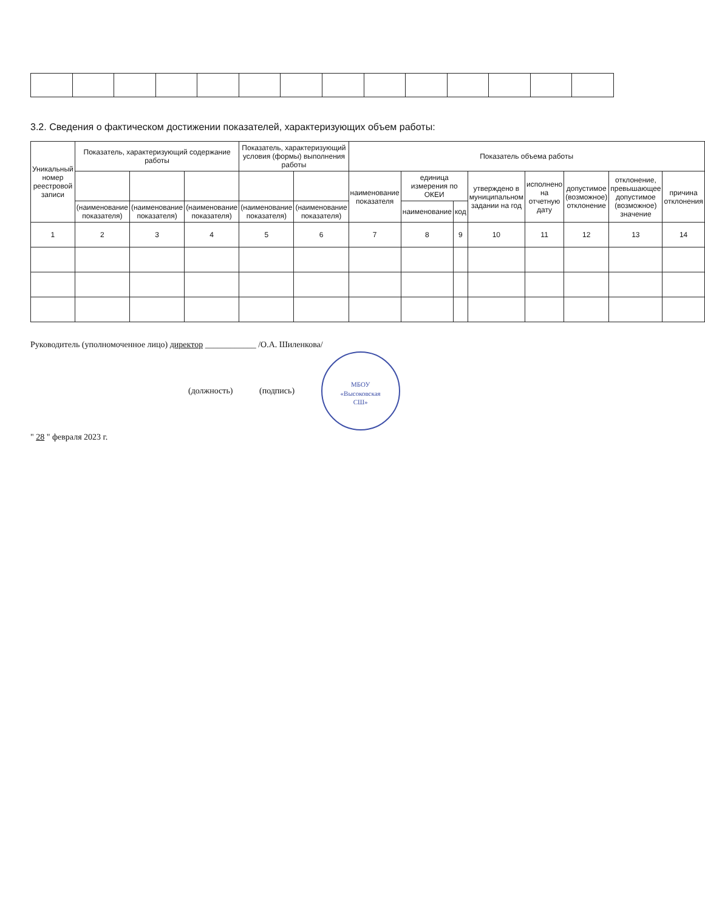3.2. Сведения о фактическом достижении показателей, характеризующих объем работы:
| Уникальный номер реестровой записи | Показатель, характеризующий содержание работы | | | Показатель, характеризующий условия (формы) выполнения работы | | Показатель объема работы | | | | | | | |
| --- | --- | --- | --- | --- | --- | --- | --- | --- | --- | --- | --- | --- | --- |
| | | | | | | наименование показателя | единица измерения по ОКЕИ | | утверждено в муниципальном задании на год | исполнено на отчетную дату | допустимое (возможное) отклонение | отклонение, превышающее допустимое (возможное) значение | причина отклонения |
| | (наименование показателя) | (наименование показателя) | (наименование показателя) | (наименование показателя) | (наименование показателя) | | наименование | код | | | | | |
| 1 | 2 | 3 | 4 | 5 | 6 | 7 | 8 | 9 | 10 | 11 | 12 | 13 | 14 |
Руководитель (уполномоченное лицо) директор ____________ /О.А. Шиленкова/
(должность) (подпись) МБОУ
«Высоковская
СШ»
" 28 " февраля 2023 г.